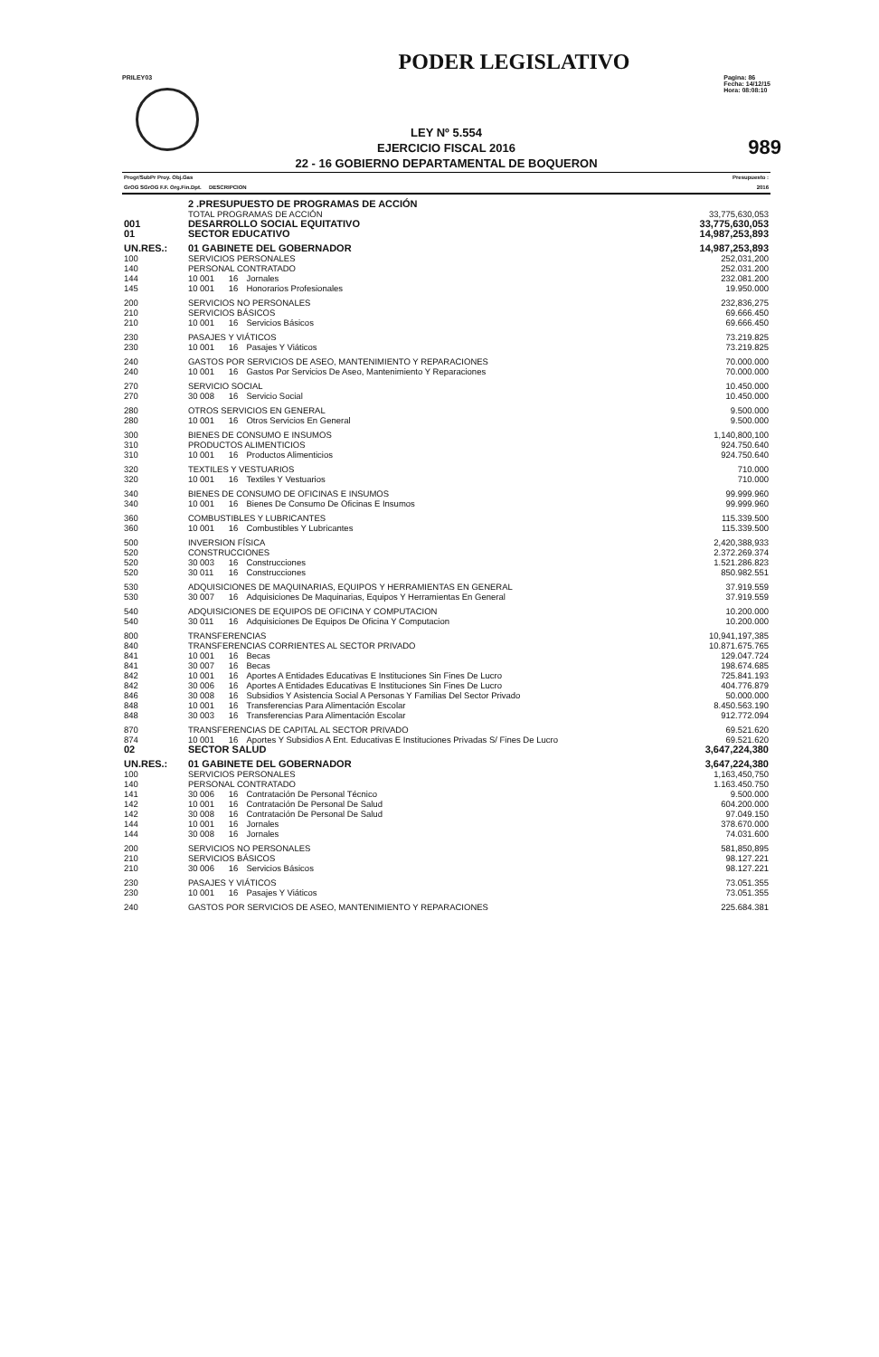PODER LEGISLATIVO
PRILEY03 Pagina: 86
Fecha: 14/12/15
Hora: 08:08:10
989
LEY Nº 5.554
EJERCICIO FISCAL 2016
22 - 16 GOBIERNO DEPARTAMENTAL DE BOQUERON
| Progr/SubPr Proy. Obj.Gas GrOG SGrOG F.F. Org.Fin.Dpt. DESCRIPCION | | | | Presupuesto : 2016 |
| | 2 .PRESUPUESTO DE PROGRAMAS DE ACCIÓN | | | |
| | TOTAL PROGRAMAS DE ACCIÓN | | | 33,775,630,053 |
| 001 | DESARROLLO SOCIAL EQUITATIVO | | | 33,775,630,053 |
| 01 | SECTOR EDUCATIVO | | | 14,987,253,893 |
| UN.RES.: | 01 GABINETE DEL GOBERNADOR | | | 14,987,253,893 |
| 100 | SERVICIOS PERSONALES | | | 252,031,200 |
| 140 | PERSONAL CONTRATADO | | | 252.031.200 |
| 144 | 10 001 | 16 | Jornales | 232.081.200 |
| 145 | 10 001 | 16 | Honorarios Profesionales | 19.950.000 |
| 200 | SERVICIOS NO PERSONALES | | | 232,836,275 |
| 210 | SERVICIOS BÁSICOS | | | 69.666.450 |
| 210 | 10 001 | 16 | Servicios Básicos | 69.666.450 |
| 230 | PASAJES Y VIÁTICOS | | | 73.219.825 |
| 230 | 10 001 | 16 | Pasajes Y Viáticos | 73.219.825 |
| 240 | GASTOS POR SERVICIOS DE ASEO, MANTENIMIENTO Y REPARACIONES | | | 70.000.000 |
| 240 | 10 001 | 16 | Gastos Por Servicios De Aseo, Mantenimiento Y Reparaciones | 70.000.000 |
| 270 | SERVICIO SOCIAL | | | 10.450.000 |
| 270 | 30 008 | 16 | Servicio Social | 10.450.000 |
| 280 | OTROS SERVICIOS EN GENERAL | | | 9.500.000 |
| 280 | 10 001 | 16 | Otros Servicios En General | 9.500.000 |
| 300 | BIENES DE CONSUMO E INSUMOS | | | 1,140,800,100 |
| 310 | PRODUCTOS ALIMENTICIOS | | | 924.750.640 |
| 310 | 10 001 | 16 | Productos Alimenticios | 924.750.640 |
| 320 | TEXTILES Y VESTUARIOS | | | 710.000 |
| 320 | 10 001 | 16 | Textiles Y Vestuarios | 710.000 |
| 340 | BIENES DE CONSUMO DE OFICINAS E INSUMOS | | | 99.999.960 |
| 340 | 10 001 | 16 | Bienes De Consumo De Oficinas E Insumos | 99.999.960 |
| 360 | COMBUSTIBLES Y LUBRICANTES | | | 115.339.500 |
| 360 | 10 001 | 16 | Combustibles Y Lubricantes | 115.339.500 |
| 500 | INVERSION FÍSICA | | | 2,420,388,933 |
| 520 | CONSTRUCCIONES | | | 2.372.269.374 |
| 520 | 30 003 | 16 | Construcciones | 1.521.286.823 |
| 520 | 30 011 | 16 | Construcciones | 850.982.551 |
| 530 | ADQUISICIONES DE MAQUINARIAS, EQUIPOS Y HERRAMIENTAS EN GENERAL | | | 37.919.559 |
| 530 | 30 007 | 16 | Adquisiciones De Maquinarias, Equipos Y Herramientas En General | 37.919.559 |
| 540 | ADQUISICIONES DE EQUIPOS DE OFICINA Y COMPUTACION | | | 10.200.000 |
| 540 | 30 011 | 16 | Adquisiciones De Equipos De Oficina Y Computacion | 10.200.000 |
| 800 | TRANSFERENCIAS | | | 10,941,197,385 |
| 840 | TRANSFERENCIAS CORRIENTES AL SECTOR PRIVADO | | | 10.871.675.765 |
| 841 | 10 001 | 16 | Becas | 129.047.724 |
| 841 | 30 007 | 16 | Becas | 198.674.685 |
| 842 | 10 001 | 16 | Aportes A Entidades Educativas E Instituciones Sin Fines De Lucro | 725.841.193 |
| 842 | 30 006 | 16 | Aportes A Entidades Educativas E Instituciones Sin Fines De Lucro | 404.776.879 |
| 846 | 30 008 | 16 | Subsidios Y Asistencia Social A Personas Y Familias Del Sector Privado | 50.000.000 |
| 848 | 10 001 | 16 | Transferencias Para Alimentación Escolar | 8.450.563.190 |
| 848 | 30 003 | 16 | Transferencias Para Alimentación Escolar | 912.772.094 |
| 870 | TRANSFERENCIAS DE CAPITAL AL SECTOR PRIVADO | | | 69.521.620 |
| 874 | 10 001 | 16 | Aportes Y Subsidios A Ent. Educativas E Instituciones Privadas S/ Fines De Lucro | 69.521.620 |
| 02 | SECTOR SALUD | | | 3,647,224,380 |
| UN.RES.: | 01 GABINETE DEL GOBERNADOR | | | 3,647,224,380 |
| 100 | SERVICIOS PERSONALES | | | 1,163,450,750 |
| 140 | PERSONAL CONTRATADO | | | 1.163.450.750 |
| 141 | 30 006 | 16 | Contratación De Personal Técnico | 9.500.000 |
| 142 | 10 001 | 16 | Contratación De Personal De Salud | 604.200.000 |
| 142 | 30 008 | 16 | Contratación De Personal De Salud | 97.049.150 |
| 144 | 10 001 | 16 | Jornales | 378.670.000 |
| 144 | 30 008 | 16 | Jornales | 74.031.600 |
| 200 | SERVICIOS NO PERSONALES | | | 581,850,895 |
| 210 | SERVICIOS BÁSICOS | | | 98.127.221 |
| 210 | 30 006 | 16 | Servicios Básicos | 98.127.221 |
| 230 | PASAJES Y VIÁTICOS | | | 73.051.355 |
| 230 | 10 001 | 16 | Pasajes Y Viáticos | 73.051.355 |
| 240 | GASTOS POR SERVICIOS DE ASEO, MANTENIMIENTO Y REPARACIONES | | | 225.684.381 |